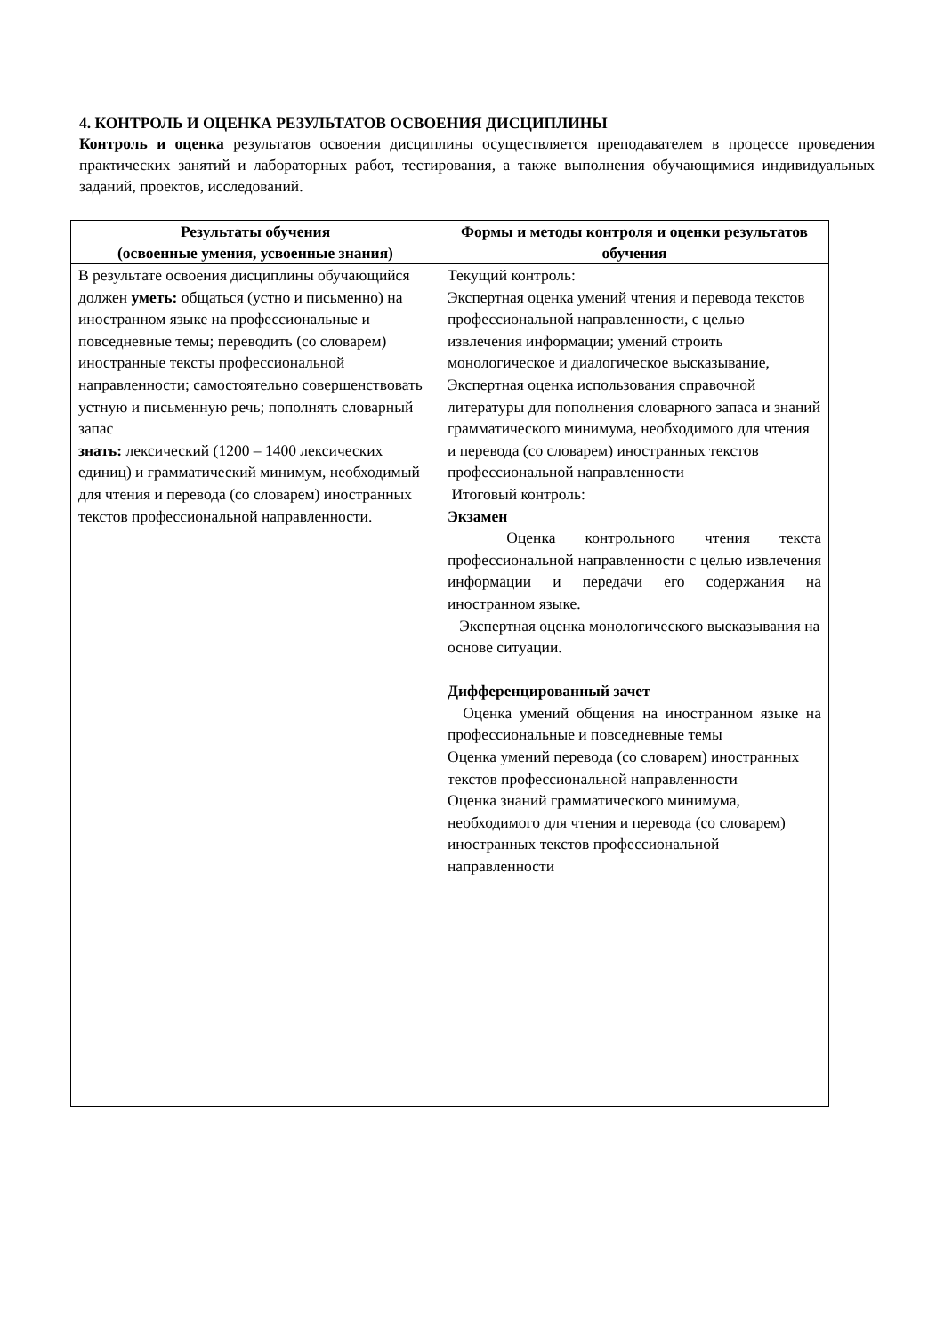4. КОНТРОЛЬ И ОЦЕНКА РЕЗУЛЬТАТОВ ОСВОЕНИЯ ДИСЦИПЛИНЫ
Контроль и оценка результатов освоения дисциплины осуществляется преподавателем в процессе проведения практических занятий и лабораторных работ, тестирования, а также выполнения обучающимися индивидуальных заданий, проектов, исследований.
| Результаты обучения (освоенные умения, усвоенные знания) | Формы и методы контроля и оценки результатов обучения |
| --- | --- |
| В результате освоения дисциплины обучающийся должен уметь: общаться (устно и письменно) на иностранном языке на профессиональные и повседневные темы; переводить (со словарем) иностранные тексты профессиональной направленности; самостоятельно совершенствовать устную и письменную речь; пополнять словарный запас знать: лексический (1200 – 1400 лексических единиц) и грамматический минимум, необходимый для чтения и перевода (со словарем) иностранных текстов профессиональной направленности. | Текущий контроль: Экспертная оценка умений чтения и перевода текстов профессиональной направленности, с целью извлечения информации; умений строить монологическое и диалогическое высказывание, Экспертная оценка использования справочной литературы для пополнения словарного запаса и знаний грамматического минимума, необходимого для чтения и перевода (со словарем) иностранных текстов профессиональной направленности Итоговый контроль: Экзамен Оценка контрольного чтения текста профессиональной направленности с целью извлечения информации и передачи его содержания на иностранном языке. Экспертная оценка монологического высказывания на основе ситуации. Дифференцированный зачет Оценка умений общения на иностранном языке на профессиональные и повседневные темы Оценка умений перевода (со словарем) иностранных текстов профессиональной направленности Оценка знаний грамматического минимума, необходимого для чтения и перевода (со словарем) иностранных текстов профессиональной направленности |